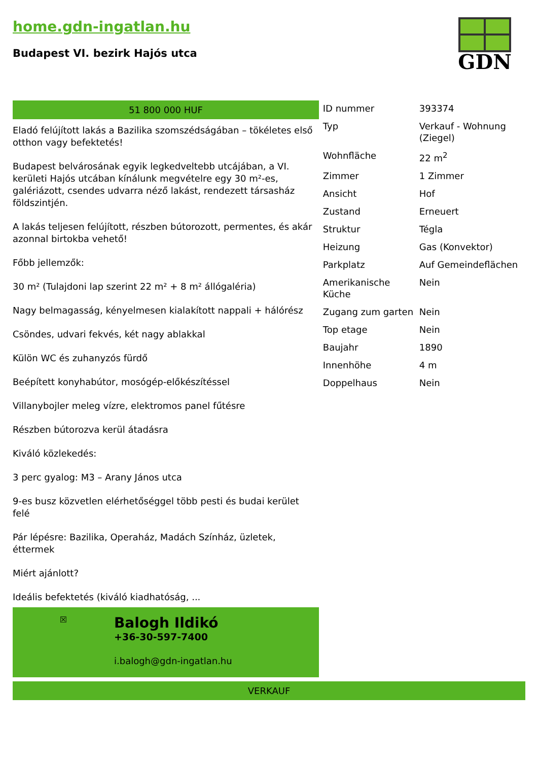home.gdn-ingatlan.hu
Budapest VI. bezirk Hajós utca
GDN
51 800 000 HUF
Eladó felújított lakás a Bazilika szomszédságában – tökéletes első otthon vagy befektetés!
Budapest belvárosának egyik legkedveltebb utcájában, a VI. kerületi Hajós utcában kínálunk megvételre egy 30 m²-es, galériázott, csendes udvarra néző lakást, rendezett társasház földszintjén.
A lakás teljesen felújított, részben bútorozott, permentes, és akár azonnal birtokba vehető!
Főbb jellemzők:
30 m² (Tulajdoni lap szerint 22 m² + 8 m² állógaléria)
Nagy belmagasság, kényelmesen kialakított nappali + hálórész
Csöndes, udvari fekvés, két nagy ablakkal
Külön WC és zuhanyzós fürdő
Beépített konyhabútor, mosógép-előkészítéssel
Villanybojler meleg vízre, elektromos panel fűtésre
Részben bútorozva kerül átadásra
Kiváló közlekedés:
3 perc gyalog: M3 – Arany János utca
9-es busz közvetlen elérhetőséggel több pesti és budai kerület felé
Pár lépésre: Bazilika, Operaház, Madách Színház, üzletek, éttermek
Miért ajánlott?
Ideális befektetés (kiváló kiadhatóság, ...
☒
Balogh Ildikó
+36-30-597-7400
i.balogh@gdn-ingatlan.hu
| ID nummer | 393374 |
| Typ | Verkauf - Wohnung (Ziegel) |
| Wohnfläche | 22 m<sup>2</sup> |
| Zimmer | 1 Zimmer |
| Ansicht | Hof |
| Zustand | Erneuert |
| Struktur | Tégla |
| Heizung | Gas (Konvektor) |
| Parkplatz | Auf Gemeindeflächen |
| Amerikanische Küche | Nein |
| Zugang zum garten | Nein |
| Top etage | Nein |
| Baujahr | 1890 |
| Innenhöhe | 4 m |
| Doppelhaus | Nein |
VERKAUF